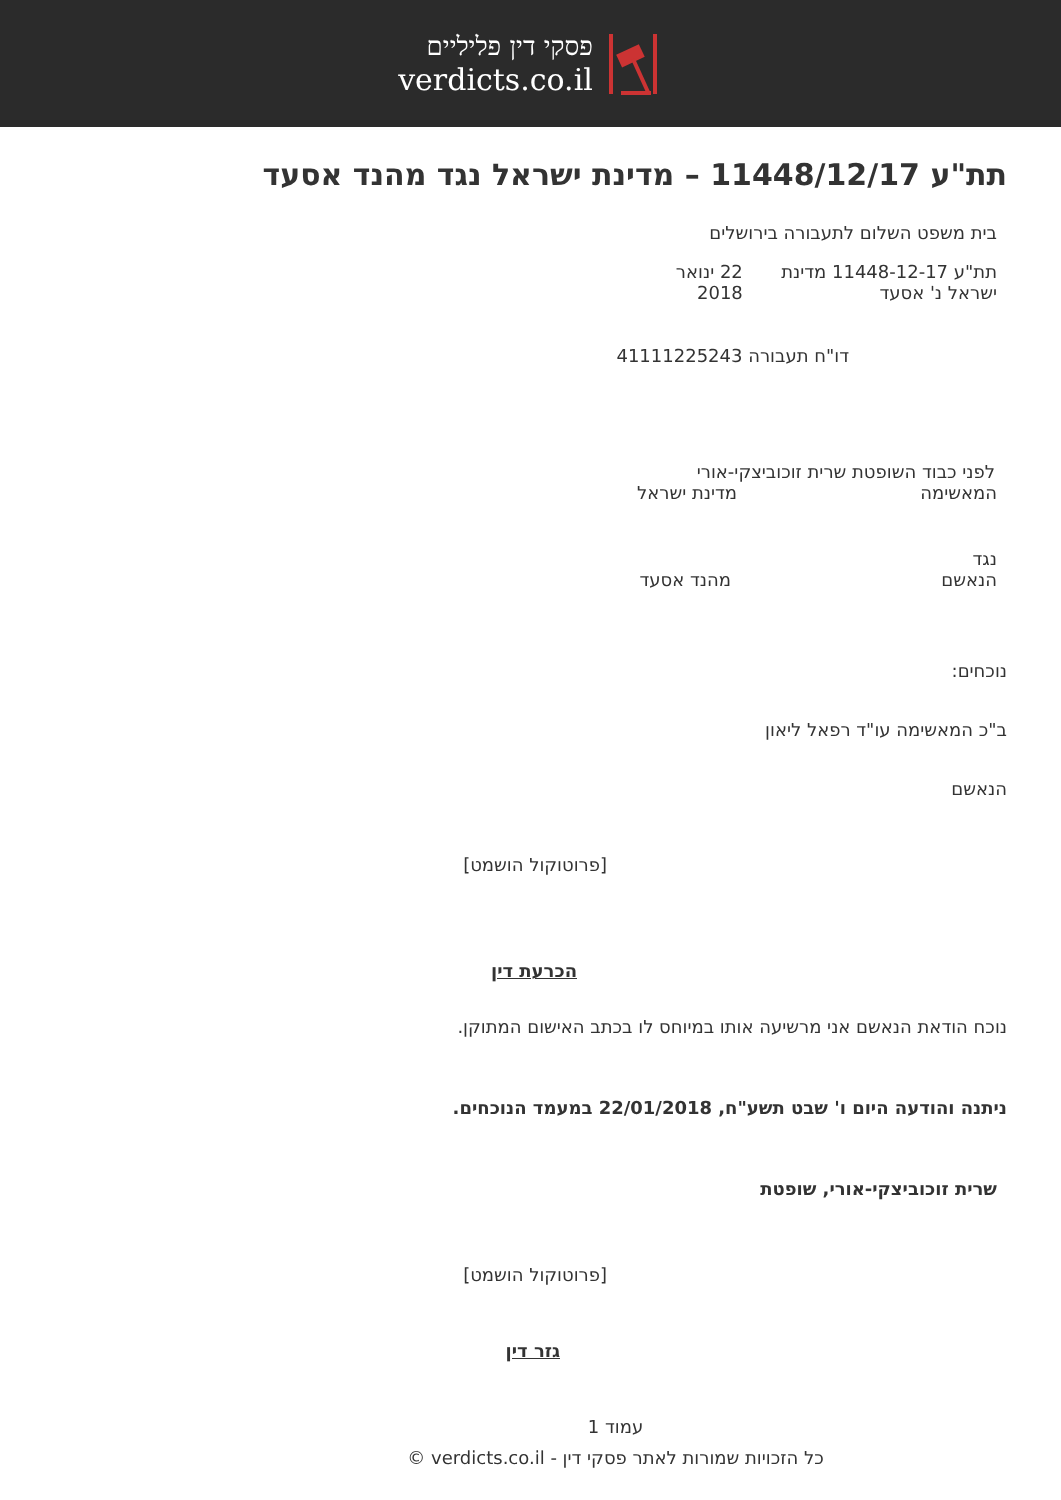פסקי דין פליליים
verdicts.co.il
תת"ע 11448/12/17 – מדינת ישראל נגד מהנד אסעד
בית משפט השלום לתעבורה בירושלים
תת"ע 11448-12-17 מדינת ישראל נ' אסעד 22 ינואר 2018
דו"ח תעבורה 41111225243
לפני כבוד השופטת שרית זוכוביצקי-אורי
המאשימה מדינת ישראל
נגד
הנאשם מהנד אסעד
נוכחים:
ב"כ המאשימה עו"ד רפאל ליאון
הנאשם
[פרוטוקול הושמט]
הכרעת דין
נוכח הודאת הנאשם אני מרשיעה אותו במיוחס לו בכתב האישום המתוקן.
ניתנה והודעה היום ו' שבט תשע"ח, 22/01/2018 במעמד הנוכחים.
שרית זוכוביצקי-אורי, שופטת
[פרוטוקול הושמט]
גזר דין
עמוד 1
כל הזכויות שמורות לאתר פסקי דין - verdicts.co.il ©